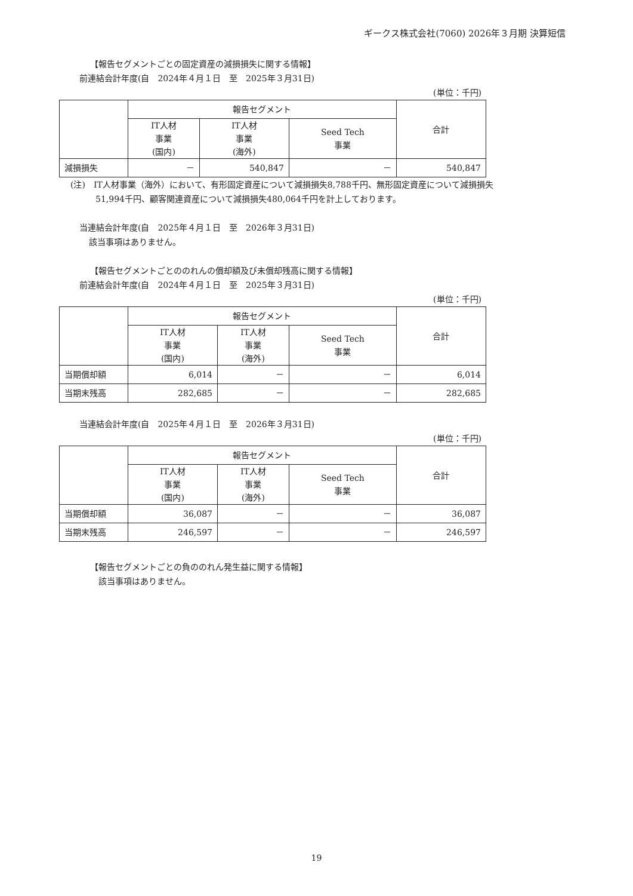ギークス株式会社(7060) 2026年３月期 決算短信
【報告セグメントごとの固定資産の減損損失に関する情報】
前連結会計年度(自　2024年４月１日　至　2025年３月31日)
(単位：千円)
| | 報告セグメント | | | 合計 |
| --- | --- | --- | --- | --- |
| | IT人材 事業 (国内) | IT人材 事業 (海外) | Seed Tech 事業 | |
| 減損損失 | － | 540,847 | － | 540,847 |
(注)　IT人材事業（海外）において、有形固定資産について減損損失8,788千円、無形固定資産について減損損失
　　　51,994千円、顧客関連資産について減損損失480,064千円を計上しております。
当連結会計年度(自　2025年４月１日　至　2026年３月31日)
該当事項はありません。
【報告セグメントごとののれんの償却額及び未償却残高に関する情報】
前連結会計年度(自　2024年４月１日　至　2025年３月31日)
(単位：千円)
| | 報告セグメント | | | 合計 |
| --- | --- | --- | --- | --- |
| | IT人材 事業 (国内) | IT人材 事業 (海外) | Seed Tech 事業 | |
| 当期償却額 | 6,014 | － | － | 6,014 |
| 当期末残高 | 282,685 | － | － | 282,685 |
当連結会計年度(自　2025年４月１日　至　2026年３月31日)
(単位：千円)
| | 報告セグメント | | | 合計 |
| --- | --- | --- | --- | --- |
| | IT人材 事業 (国内) | IT人材 事業 (海外) | Seed Tech 事業 | |
| 当期償却額 | 36,087 | － | － | 36,087 |
| 当期末残高 | 246,597 | － | － | 246,597 |
【報告セグメントごとの負ののれん発生益に関する情報】
該当事項はありません。
19